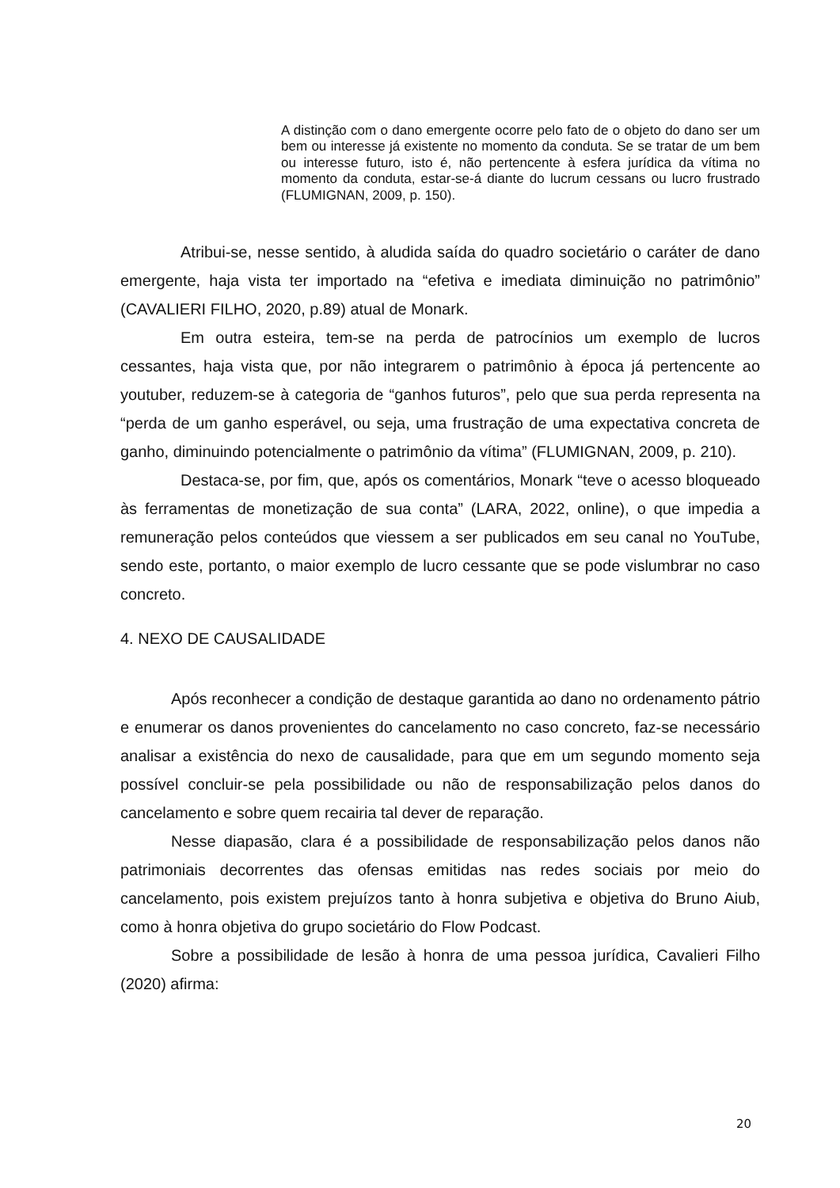A distinção com o dano emergente ocorre pelo fato de o objeto do dano ser um bem ou interesse já existente no momento da conduta. Se se tratar de um bem ou interesse futuro, isto é, não pertencente à esfera jurídica da vítima no momento da conduta, estar-se-á diante do lucrum cessans ou lucro frustrado (FLUMIGNAN, 2009, p. 150).
Atribui-se, nesse sentido, à aludida saída do quadro societário o caráter de dano emergente, haja vista ter importado na “efetiva e imediata diminuição no patrimônio” (CAVALIERI FILHO, 2020, p.89) atual de Monark.
Em outra esteira, tem-se na perda de patrocínios um exemplo de lucros cessantes, haja vista que, por não integrarem o patrimônio à época já pertencente ao youtuber, reduzem-se à categoria de “ganhos futuros”, pelo que sua perda representa na “perda de um ganho esperável, ou seja, uma frustração de uma expectativa concreta de ganho, diminuindo potencialmente o patrimônio da vítima” (FLUMIGNAN, 2009, p. 210).
Destaca-se, por fim, que, após os comentários, Monark “teve o acesso bloqueado às ferramentas de monetização de sua conta” (LARA, 2022, online), o que impedia a remuneração pelos conteúdos que viessem a ser publicados em seu canal no YouTube, sendo este, portanto, o maior exemplo de lucro cessante que se pode vislumbrar no caso concreto.
4. NEXO DE CAUSALIDADE
Após reconhecer a condição de destaque garantida ao dano no ordenamento pátrio e enumerar os danos provenientes do cancelamento no caso concreto, faz-se necessário analisar a existência do nexo de causalidade, para que em um segundo momento seja possível concluir-se pela possibilidade ou não de responsabilização pelos danos do cancelamento e sobre quem recairia tal dever de reparação.
Nesse diapasão, clara é a possibilidade de responsabilização pelos danos não patrimoniais decorrentes das ofensas emitidas nas redes sociais por meio do cancelamento, pois existem prejuízos tanto à honra subjetiva e objetiva do Bruno Aiub, como à honra objetiva do grupo societário do Flow Podcast.
Sobre a possibilidade de lesão à honra de uma pessoa jurídica, Cavalieri Filho (2020) afirma:
20